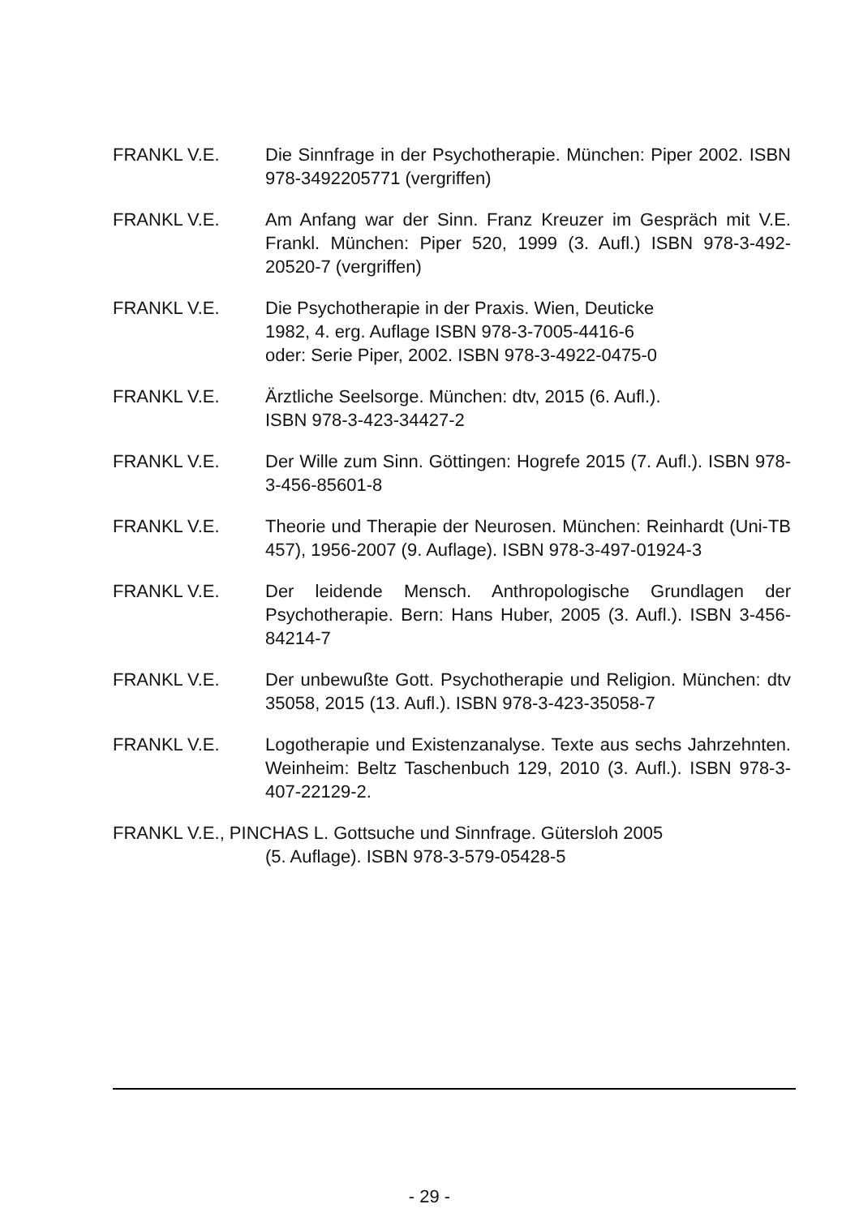FRANKL V.E. Die Sinnfrage in der Psychotherapie. München: Piper 2002. ISBN 978-3492205771 (vergriffen)
FRANKL V.E. Am Anfang war der Sinn. Franz Kreuzer im Gespräch mit V.E. Frankl. München: Piper 520, 1999 (3. Aufl.) ISBN 978-3-492-20520-7 (vergriffen)
FRANKL V.E. Die Psychotherapie in der Praxis. Wien, Deuticke
1982, 4. erg. Auflage ISBN 978-3-7005-4416-6
oder: Serie Piper, 2002. ISBN 978-3-4922-0475-0
FRANKL V.E. Ärztliche Seelsorge. München: dtv, 2015 (6. Aufl.).
ISBN 978-3-423-34427-2
FRANKL V.E. Der Wille zum Sinn. Göttingen: Hogrefe 2015 (7. Aufl.). ISBN 978-3-456-85601-8
FRANKL V.E. Theorie und Therapie der Neurosen. München: Reinhardt (Uni-TB 457), 1956-2007 (9. Auflage). ISBN 978-3-497-01924-3
FRANKL V.E. Der leidende Mensch. Anthropologische Grundlagen der Psychotherapie. Bern: Hans Huber, 2005 (3. Aufl.). ISBN 3-456-84214-7
FRANKL V.E. Der unbewußte Gott. Psychotherapie und Religion. München: dtv 35058, 2015 (13. Aufl.). ISBN 978-3-423-35058-7
FRANKL V.E. Logotherapie und Existenzanalyse. Texte aus sechs Jahrzehnten. Weinheim: Beltz Taschenbuch 129, 2010 (3. Aufl.). ISBN 978-3-407-22129-2.
FRANKL V.E., PINCHAS L. Gottsuche und Sinnfrage. Gütersloh 2005
(5. Auflage). ISBN 978-3-579-05428-5
- 29 -